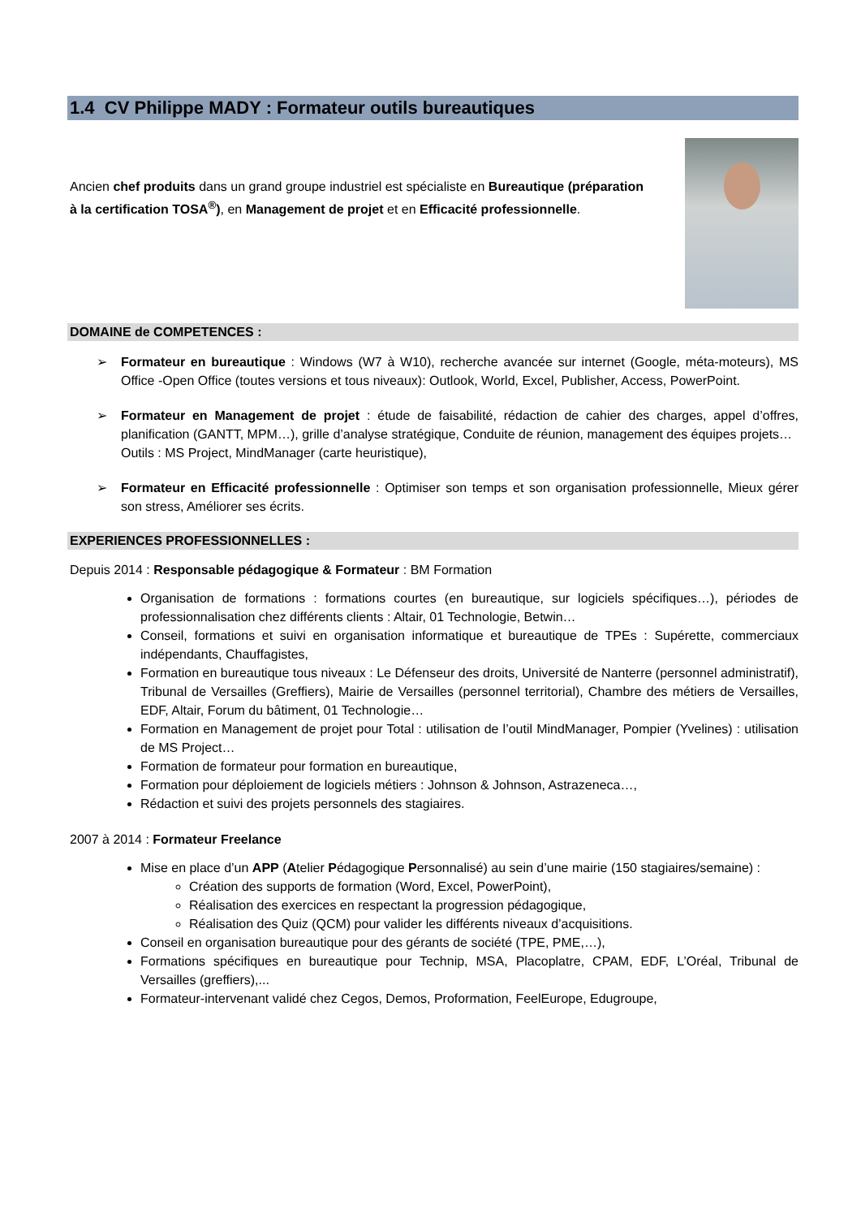1.4 CV Philippe MADY : Formateur outils bureautiques
Ancien chef produits dans un grand groupe industriel est spécialiste en Bureautique (préparation à la certification TOSA<sup>®</sup>), en Management de projet et en Efficacité professionnelle.
DOMAINE de COMPETENCES :
➢ Formateur en bureautique : Windows (W7 à W10), recherche avancée sur internet (Google, méta-moteurs), MS Office -Open Office (toutes versions et tous niveaux): Outlook, World, Excel, Publisher, Access, PowerPoint.
➢ Formateur en Management de projet : étude de faisabilité, rédaction de cahier des charges, appel d’offres, planification (GANTT, MPM…), grille d’analyse stratégique, Conduite de réunion, management des équipes projets…
Outils : MS Project, MindManager (carte heuristique),
➢ Formateur en Efficacité professionnelle : Optimiser son temps et son organisation professionnelle, Mieux gérer son stress, Améliorer ses écrits.
EXPERIENCES PROFESSIONNELLES :
Depuis 2014 : Responsable pédagogique & Formateur : BM Formation
Organisation de formations : formations courtes (en bureautique, sur logiciels spécifiques…), périodes de professionnalisation chez différents clients : Altair, 01 Technologie, Betwin…
Conseil, formations et suivi en organisation informatique et bureautique de TPEs : Supérette, commerciaux indépendants, Chauffagistes,
Formation en bureautique tous niveaux : Le Défenseur des droits, Université de Nanterre (personnel administratif), Tribunal de Versailles (Greffiers), Mairie de Versailles (personnel territorial), Chambre des métiers de Versailles, EDF, Altair, Forum du bâtiment, 01 Technologie…
Formation en Management de projet pour Total : utilisation de l’outil MindManager, Pompier (Yvelines) : utilisation de MS Project…
Formation de formateur pour formation en bureautique,
Formation pour déploiement de logiciels métiers : Johnson & Johnson, Astrazeneca…,
Rédaction et suivi des projets personnels des stagiaires.
2007 à 2014 : Formateur Freelance
Mise en place d’un APP (Atelier Pédagogique Personnalisé) au sein d’une mairie (150 stagiaires/semaine) :
Création des supports de formation (Word, Excel, PowerPoint),
Réalisation des exercices en respectant la progression pédagogique,
Réalisation des Quiz (QCM) pour valider les différents niveaux d’acquisitions.
Conseil en organisation bureautique pour des gérants de société (TPE, PME,…),
Formations spécifiques en bureautique pour Technip, MSA, Placoplatre, CPAM, EDF, L’Oréal, Tribunal de Versailles (greffiers),...
Formateur-intervenant validé chez Cegos, Demos, Proformation, FeelEurope, Edugroupe,